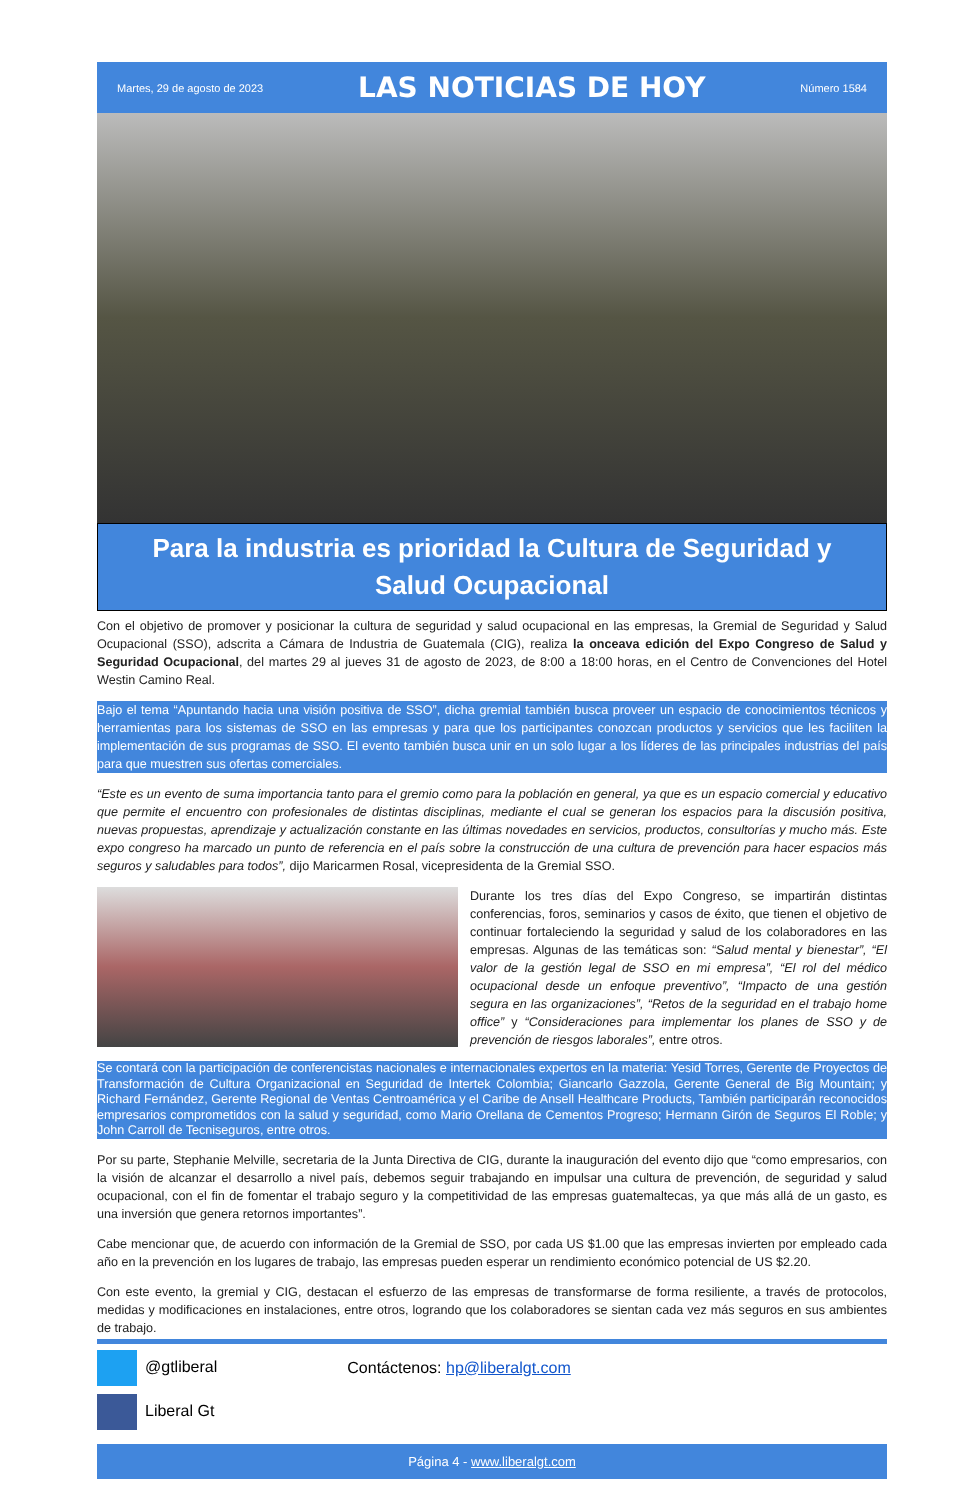Martes, 29 de agosto de 2023
LAS NOTICIAS DE HOY
Número 1584
Para la industria es prioridad la Cultura de Seguridad y Salud Ocupacional
Con el objetivo de promover y posicionar la cultura de seguridad y salud ocupacional en las empresas, la Gremial de Seguridad y Salud Ocupacional (SSO), adscrita a Cámara de Industria de Guatemala (CIG), realiza la onceava edición del Expo Congreso de Salud y Seguridad Ocupacional, del martes 29 al jueves 31 de agosto de 2023, de 8:00 a 18:00 horas, en el Centro de Convenciones del Hotel Westin Camino Real.
Bajo el tema “Apuntando hacia una visión positiva de SSO”, dicha gremial también busca proveer un espacio de conocimientos técnicos y herramientas para los sistemas de SSO en las empresas y para que los participantes conozcan productos y servicios que les faciliten la implementación de sus programas de SSO. El evento también busca unir en un solo lugar a los líderes de las principales industrias del país para que muestren sus ofertas comerciales.
“Este es un evento de suma importancia tanto para el gremio como para la población en general, ya que es un espacio comercial y educativo que permite el encuentro con profesionales de distintas disciplinas, mediante el cual se generan los espacios para la discusión positiva, nuevas propuestas, aprendizaje y actualización constante en las últimas novedades en servicios, productos, consultorías y mucho más. Este expo congreso ha marcado un punto de referencia en el país sobre la construcción de una cultura de prevención para hacer espacios más seguros y saludables para todos”, dijo Maricarmen Rosal, vicepresidenta de la Gremial SSO.
Durante los tres días del Expo Congreso, se impartirán distintas conferencias, foros, seminarios y casos de éxito, que tienen el objetivo de continuar fortaleciendo la seguridad y salud de los colaboradores en las empresas. Algunas de las temáticas son: “Salud mental y bienestar”, “El valor de la gestión legal de SSO en mi empresa”, “El rol del médico ocupacional desde un enfoque preventivo”, “Impacto de una gestión segura en las organizaciones”, “Retos de la seguridad en el trabajo home office” y “Consideraciones para implementar los planes de SSO y de prevención de riesgos laborales”, entre otros.
Se contará con la participación de conferencistas nacionales e internacionales expertos en la materia: Yesid Torres, Gerente de Proyectos de Transformación de Cultura Organizacional en Seguridad de Intertek Colombia; Giancarlo Gazzola, Gerente General de Big Mountain; y Richard Fernández, Gerente Regional de Ventas Centroamérica y el Caribe de Ansell Healthcare Products, También participarán reconocidos empresarios comprometidos con la salud y seguridad, como Mario Orellana de Cementos Progreso; Hermann Girón de Seguros El Roble; y John Carroll de Tecniseguros, entre otros.
Por su parte, Stephanie Melville, secretaria de la Junta Directiva de CIG, durante la inauguración del evento dijo que “como empresarios, con la visión de alcanzar el desarrollo a nivel país, debemos seguir trabajando en impulsar una cultura de prevención, de seguridad y salud ocupacional, con el fin de fomentar el trabajo seguro y la competitividad de las empresas guatemaltecas, ya que más allá de un gasto, es una inversión que genera retornos importantes”.
Cabe mencionar que, de acuerdo con información de la Gremial de SSO, por cada US $1.00 que las empresas invierten por empleado cada año en la prevención en los lugares de trabajo, las empresas pueden esperar un rendimiento económico potencial de US $2.20.
Con este evento, la gremial y CIG, destacan el esfuerzo de las empresas de transformarse de forma resiliente, a través de protocolos, medidas y modificaciones en instalaciones, entre otros, logrando que los colaboradores se sientan cada vez más seguros en sus ambientes de trabajo.
@gtliberal Contáctenos: hp@liberalgt.com
Liberal Gt
Página 4 - www.liberalgt.com